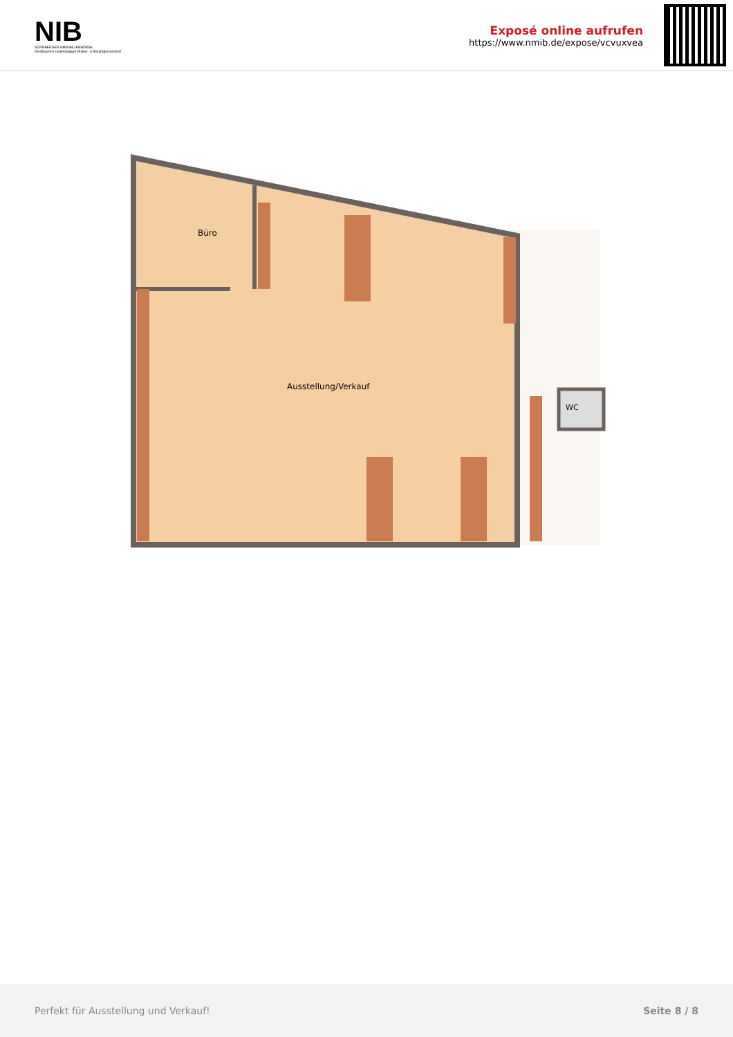NIB
NÜRNBERGER IMMOBILIENBÖRSE
Nordbayerns unabhängiger Makler- & Bauträgerverbund
Exposé online aufrufen
https://www.nmib.de/expose/vcvuxvea
Büro
Ausstellung/Verkauf
WC
Perfekt für Ausstellung und Verkauf! Seite 8 / 8